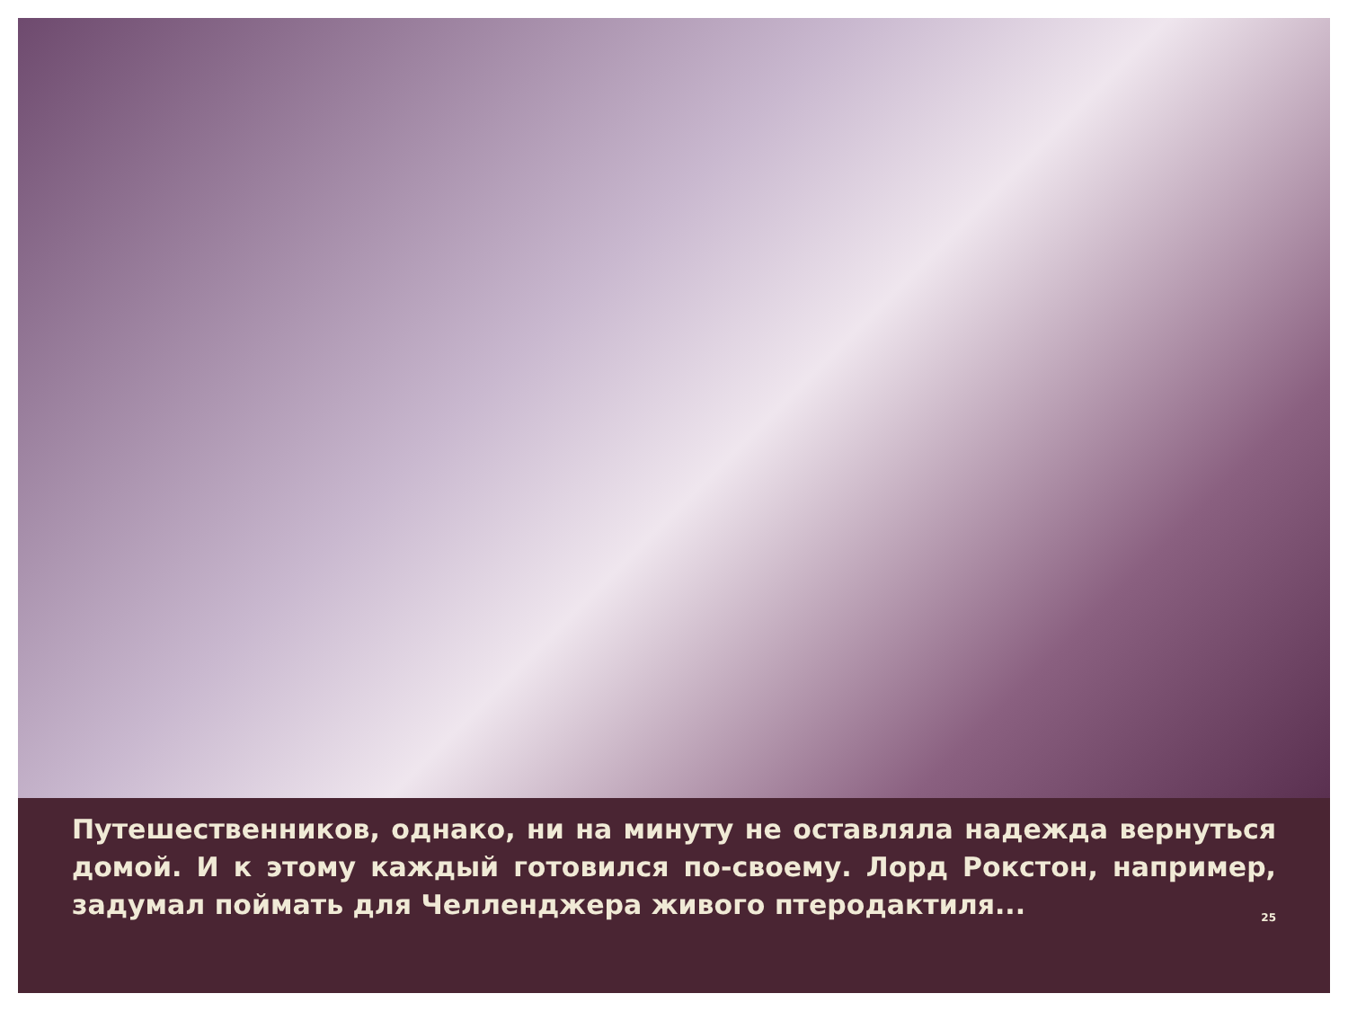Путешественников, однако, ни на минуту не оставляла надежда вернуться домой. И к этому каждый готовился по-своему. Лорд Рокстон, например, задумал поймать для Челленджера живого птеродактиля... 25